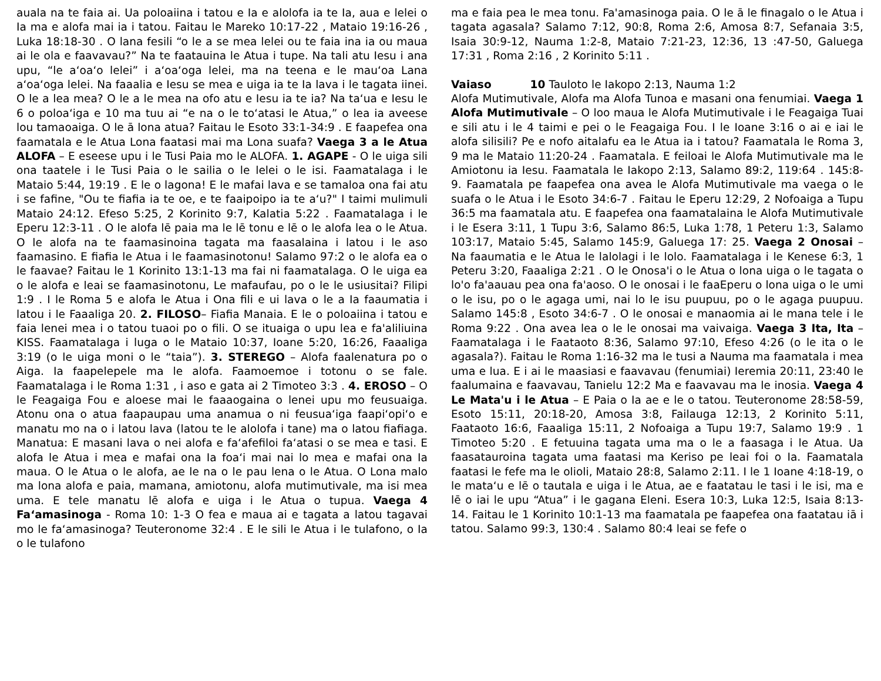auala na te faia ai. Ua poloaiina i tatou e Ia e alolofa ia te Ia, aua e lelei o Ia ma e alofa mai ia i tatou. Faitau le Mareko 10:17-22 , Mataio 19:16-26 , Luka 18:18-30 . O lana fesili “o le a se mea lelei ou te faia ina ia ou maua ai le ola e faavavau?” Na te faatauina le Atua i tupe. Na tali atu Iesu i ana upu, “le aʻoaʻo lelei” i aʻoaʻoga lelei, ma na teena e le mauʻoa Lana aʻoaʻoga lelei. Na faaalia e Iesu se mea e uiga ia te Ia lava i le tagata iinei. O le a lea mea? O le a le mea na ofo atu e Iesu ia te ia? Na taʻua e Iesu le 6 o poloaʻiga e 10 ma tuu ai “e na o le toʻatasi le Atua,” o lea ia aveese lou tamaoaiga. O le ā lona atua? Faitau le Esoto 33:1-34:9 . E faapefea ona faamatala e le Atua Lona faatasi mai ma Lona suafa? Vaega 3 a le Atua ALOFA – E eseese upu i le Tusi Paia mo le ALOFA. 1. AGAPE - O le uiga sili ona taatele i le Tusi Paia o le sailia o le lelei o le isi. Faamatalaga i le Mataio 5:44, 19:19 . E le o lagona! E le mafai lava e se tamaloa ona fai atu i se fafine, "Ou te fiafia ia te oe, e te faaipoipo ia te aʻu?" I taimi mulimuli Mataio 24:12. Efeso 5:25, 2 Korinito 9:7, Kalatia 5:22 . Faamatalaga i le Eperu 12:3-11 . O le alofa lē paia ma le lē tonu e lē o le alofa lea o le Atua. O le alofa na te faamasinoina tagata ma faasalaina i latou i le aso faamasino. E fiafia le Atua i le faamasinotonu! Salamo 97:2 o le alofa ea o le faavae? Faitau le 1 Korinito 13:1-13 ma fai ni faamatalaga. O le uiga ea o le alofa e leai se faamasinotonu, Le mafaufau, po o le le usiusitai? Filipi 1:9 . I le Roma 5 e alofa le Atua i Ona fili e ui lava o le a Ia faaumatia i latou i le Faaaliga 20. 2. FILOSO– Fiafia Manaia. E le o poloaiina i tatou e faia lenei mea i o tatou tuaoi po o fili. O se ituaiga o upu lea e fa'aliliuina KISS. Faamatalaga i luga o le Mataio 10:37, Ioane 5:20, 16:26, Faaaliga 3:19 (o le uiga moni o le “taia”). 3. STEREGO – Alofa faalenatura po o Aiga. Ia faapelepele ma le alofa. Faamoemoe i totonu o se fale. Faamatalaga i le Roma 1:31 , i aso e gata ai 2 Timoteo 3:3 . 4. EROSO – O le Feagaiga Fou e aloese mai le faaaogaina o lenei upu mo feusuaiga. Atonu ona o atua faapaupau uma anamua o ni feusuaʻiga faapiʻopiʻo e manatu mo na o i latou lava (latou te le alolofa i tane) ma o latou fiafiaga. Manatua: E masani lava o nei alofa e faʻafefiloi faʻatasi o se mea e tasi. E alofa le Atua i mea e mafai ona Ia foaʻi mai nai lo mea e mafai ona Ia maua. O le Atua o le alofa, ae le na o le pau lena o le Atua. O Lona malo ma lona alofa e paia, mamana, amiotonu, alofa mutimutivale, ma isi mea uma. E tele manatu lē alofa e uiga i le Atua o tupua. Vaega 4 Faʻamasinoga - Roma 10: 1-3 O fea e maua ai e tagata a latou tagavai mo le faʻamasinoga? Teuteronome 32:4 . E le sili le Atua i le tulafono, o Ia o le tulafono
ma e faia pea le mea tonu. Fa'amasinoga paia. O le ā le finagalo o le Atua i tagata agasala? Salamo 7:12, 90:8, Roma 2:6, Amosa 8:7, Sefanaia 3:5, Isaia 30:9-12, Nauma 1:2-8, Mataio 7:21-23, 12:36, 13 :47-50, Galuega 17:31 , Roma 2:16 , 2 Korinito 5:11 .
Vaiaso 10 Tauloto le Iakopo 2:13, Nauma 1:2
Alofa Mutimutivale, Alofa ma Alofa Tunoa e masani ona fenumiai. Vaega 1 Alofa Mutimutivale – O loo maua le Alofa Mutimutivale i le Feagaiga Tuai e sili atu i le 4 taimi e pei o le Feagaiga Fou. I le Ioane 3:16 o ai e iai le alofa silisili? Pe e nofo aitalafu ea le Atua ia i tatou? Faamatala le Roma 3, 9 ma le Mataio 11:20-24 . Faamatala. E feiloai le Alofa Mutimutivale ma le Amiotonu ia Iesu. Faamatala le Iakopo 2:13, Salamo 89:2, 119:64 . 145:8-9. Faamatala pe faapefea ona avea le Alofa Mutimutivale ma vaega o le suafa o le Atua i le Esoto 34:6-7 . Faitau le Eperu 12:29, 2 Nofoaiga a Tupu 36:5 ma faamatala atu. E faapefea ona faamatalaina le Alofa Mutimutivale i le Esera 3:11, 1 Tupu 3:6, Salamo 86:5, Luka 1:78, 1 Peteru 1:3, Salamo 103:17, Mataio 5:45, Salamo 145:9, Galuega 17: 25. Vaega 2 Onosai – Na faaumatia e le Atua le lalolagi i le lolo. Faamatalaga i le Kenese 6:3, 1 Peteru 3:20, Faaaliga 2:21 . O le Onosa'i o le Atua o lona uiga o le tagata o lo'o fa'aauau pea ona fa'aoso. O le onosai i le faaEperu o lona uiga o le umi o le isu, po o le agaga umi, nai lo le isu puupuu, po o le agaga puupuu. Salamo 145:8 , Esoto 34:6-7 . O le onosai e manaomia ai le mana tele i le Roma 9:22 . Ona avea lea o le le onosai ma vaivaiga. Vaega 3 Ita, Ita – Faamatalaga i le Faataoto 8:36, Salamo 97:10, Efeso 4:26 (o le ita o le agasala?). Faitau le Roma 1:16-32 ma le tusi a Nauma ma faamatala i mea uma e lua. E i ai le maasiasi e faavavau (fenumiai) Ieremia 20:11, 23:40 le faalumaina e faavavau, Tanielu 12:2 Ma e faavavau ma le inosia. Vaega 4 Le Mata'u i le Atua – E Paia o Ia ae e le o tatou. Teuteronome 28:58-59, Esoto 15:11, 20:18-20, Amosa 3:8, Failauga 12:13, 2 Korinito 5:11, Faataoto 16:6, Faaaliga 15:11, 2 Nofoaiga a Tupu 19:7, Salamo 19:9 . 1 Timoteo 5:20 . E fetuuina tagata uma ma o le a faasaga i le Atua. Ua faasatauroina tagata uma faatasi ma Keriso pe leai foi o Ia. Faamatala faatasi le fefe ma le olioli, Mataio 28:8, Salamo 2:11. I le 1 Ioane 4:18-19, o le mataʻu e lē o tautala e uiga i le Atua, ae e faatatau le tasi i le isi, ma e lē o iai le upu “Atua” i le gagana Eleni. Esera 10:3, Luka 12:5, Isaia 8:13-14. Faitau le 1 Korinito 10:1-13 ma faamatala pe faapefea ona faatatau iā i tatou. Salamo 99:3, 130:4 . Salamo 80:4 leai se fefe o